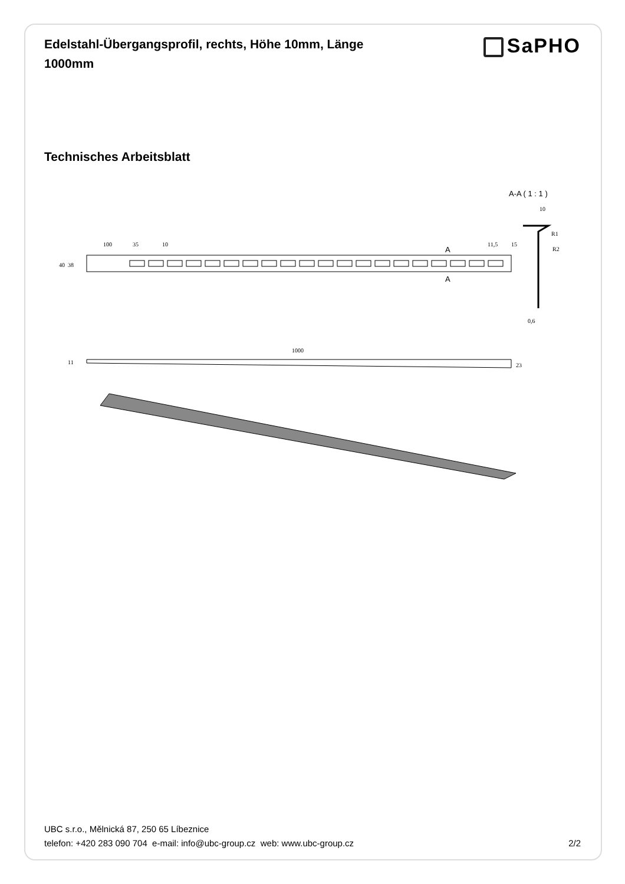Edelstahl-Übergangsprofil, rechts, Höhe 10mm, Länge 1000mm
SaPHO
Technisches Arbeitsblatt
A-A ( 1 : 1 )
10
0,6
R1
R2
100
35
10
40
38
A
A
11,5
15
1000
11
23
UBC s.r.o., Mělnická 87, 250 65 Líbeznice
telefon: +420 283 090 704 e-mail: info@ubc-group.cz web: www.ubc-group.cz 2/2